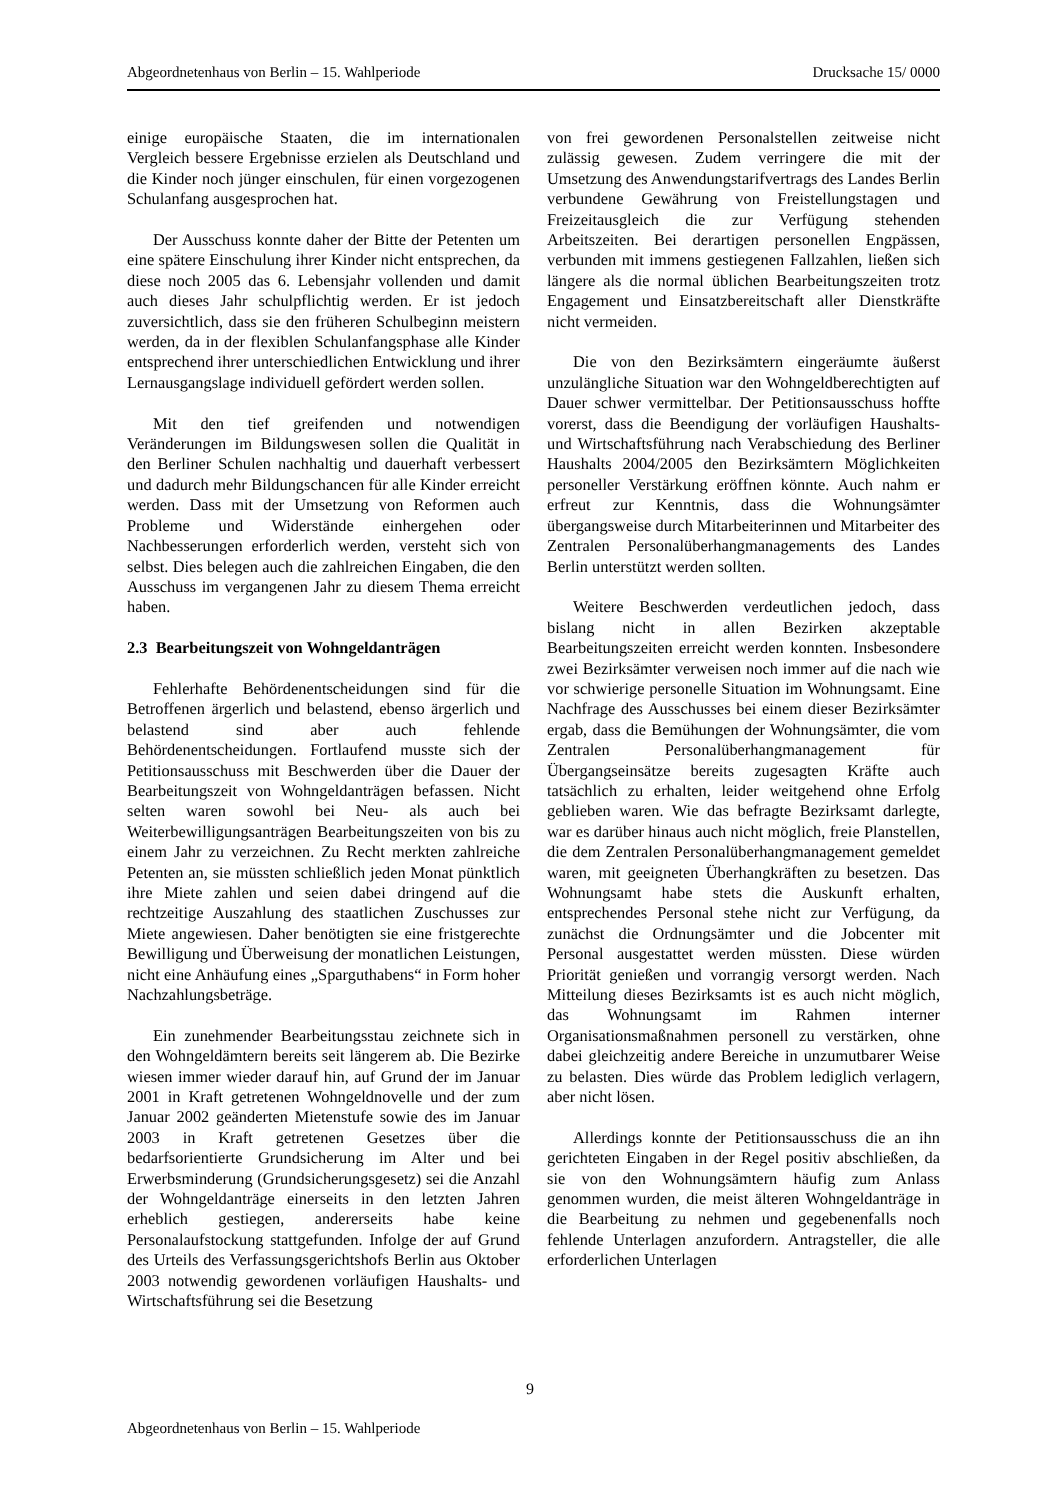Abgeordnetenhaus von Berlin – 15. Wahlperiode Drucksache 15/ 0000
einige europäische Staaten, die im internationalen Vergleich bessere Ergebnisse erzielen als Deutschland und die Kinder noch jünger einschulen, für einen vorgezogenen Schulanfang ausgesprochen hat.
Der Ausschuss konnte daher der Bitte der Petenten um eine spätere Einschulung ihrer Kinder nicht entsprechen, da diese noch 2005 das 6. Lebensjahr vollenden und damit auch dieses Jahr schulpflichtig werden. Er ist jedoch zuversichtlich, dass sie den früheren Schulbeginn meistern werden, da in der flexiblen Schulanfangsphase alle Kinder entsprechend ihrer unterschiedlichen Entwicklung und ihrer Lernausgangslage individuell gefördert werden sollen.
Mit den tief greifenden und notwendigen Veränderungen im Bildungswesen sollen die Qualität in den Berliner Schulen nachhaltig und dauerhaft verbessert und dadurch mehr Bildungschancen für alle Kinder erreicht werden. Dass mit der Umsetzung von Reformen auch Probleme und Widerstände einhergehen oder Nachbesserungen erforderlich werden, versteht sich von selbst. Dies belegen auch die zahlreichen Eingaben, die den Ausschuss im vergangenen Jahr zu diesem Thema erreicht haben.
2.3 Bearbeitungszeit von Wohngeldanträgen
Fehlerhafte Behördenentscheidungen sind für die Betroffenen ärgerlich und belastend, ebenso ärgerlich und belastend sind aber auch fehlende Behördenentscheidungen. Fortlaufend musste sich der Petitionsausschuss mit Beschwerden über die Dauer der Bearbeitungszeit von Wohngeldanträgen befassen. Nicht selten waren sowohl bei Neu- als auch bei Weiterbewilligungsanträgen Bearbeitungszeiten von bis zu einem Jahr zu verzeichnen. Zu Recht merkten zahlreiche Petenten an, sie müssten schließlich jeden Monat pünktlich ihre Miete zahlen und seien dabei dringend auf die rechtzeitige Auszahlung des staatlichen Zuschusses zur Miete angewiesen. Daher benötigten sie eine fristgerechte Bewilligung und Überweisung der monatlichen Leistungen, nicht eine Anhäufung eines „Sparguthabens“ in Form hoher Nachzahlungsbeträge.
Ein zunehmender Bearbeitungsstau zeichnete sich in den Wohngeldämtern bereits seit längerem ab. Die Bezirke wiesen immer wieder darauf hin, auf Grund der im Januar 2001 in Kraft getretenen Wohngeldnovelle und der zum Januar 2002 geänderten Mietenstufe sowie des im Januar 2003 in Kraft getretenen Gesetzes über die bedarfsorientierte Grundsicherung im Alter und bei Erwerbsminderung (Grundsicherungsgesetz) sei die Anzahl der Wohngeldanträge einerseits in den letzten Jahren erheblich gestiegen, andererseits habe keine Personalaufstockung stattgefunden. Infolge der auf Grund des Urteils des Verfassungsgerichtshofs Berlin aus Oktober 2003 notwendig gewordenen vorläufigen Haushalts- und Wirtschaftsführung sei die Besetzung
von frei gewordenen Personalstellen zeitweise nicht zulässig gewesen. Zudem verringere die mit der Umsetzung des Anwendungstarifvertrags des Landes Berlin verbundene Gewährung von Freistellungstagen und Freizeitausgleich die zur Verfügung stehenden Arbeitszeiten. Bei derartigen personellen Engpässen, verbunden mit immens gestiegenen Fallzahlen, ließen sich längere als die normal üblichen Bearbeitungszeiten trotz Engagement und Einsatzbereitschaft aller Dienstkräfte nicht vermeiden.
Die von den Bezirksämtern eingeräumte äußerst unzulängliche Situation war den Wohngeldberechtigten auf Dauer schwer vermittelbar. Der Petitionsausschuss hoffte vorerst, dass die Beendigung der vorläufigen Haushalts- und Wirtschaftsführung nach Verabschiedung des Berliner Haushalts 2004/2005 den Bezirksämtern Möglichkeiten personeller Verstärkung eröffnen könnte. Auch nahm er erfreut zur Kenntnis, dass die Wohnungsämter übergangsweise durch Mitarbeiterinnen und Mitarbeiter des Zentralen Personalüberhangmanagements des Landes Berlin unterstützt werden sollten.
Weitere Beschwerden verdeutlichen jedoch, dass bislang nicht in allen Bezirken akzeptable Bearbeitungszeiten erreicht werden konnten. Insbesondere zwei Bezirksämter verweisen noch immer auf die nach wie vor schwierige personelle Situation im Wohnungsamt. Eine Nachfrage des Ausschusses bei einem dieser Bezirksämter ergab, dass die Bemühungen der Wohnungsämter, die vom Zentralen Personalüberhangmanagement für Übergangseinsätze bereits zugesagten Kräfte auch tatsächlich zu erhalten, leider weitgehend ohne Erfolg geblieben waren. Wie das befragte Bezirksamt darlegte, war es darüber hinaus auch nicht möglich, freie Planstellen, die dem Zentralen Personalüberhangmanagement gemeldet waren, mit geeigneten Überhangkräften zu besetzen. Das Wohnungsamt habe stets die Auskunft erhalten, entsprechendes Personal stehe nicht zur Verfügung, da zunächst die Ordnungsämter und die Jobcenter mit Personal ausgestattet werden müssten. Diese würden Priorität genießen und vorrangig versorgt werden. Nach Mitteilung dieses Bezirksamts ist es auch nicht möglich, das Wohnungsamt im Rahmen interner Organisationsmaßnahmen personell zu verstärken, ohne dabei gleichzeitig andere Bereiche in unzumutbarer Weise zu belasten. Dies würde das Problem lediglich verlagern, aber nicht lösen.
Allerdings konnte der Petitionsausschuss die an ihn gerichteten Eingaben in der Regel positiv abschließen, da sie von den Wohnungsämtern häufig zum Anlass genommen wurden, die meist älteren Wohngeldanträge in die Bearbeitung zu nehmen und gegebenenfalls noch fehlende Unterlagen anzufordern. Antragsteller, die alle erforderlichen Unterlagen
9
Abgeordnetenhaus von Berlin – 15. Wahlperiode